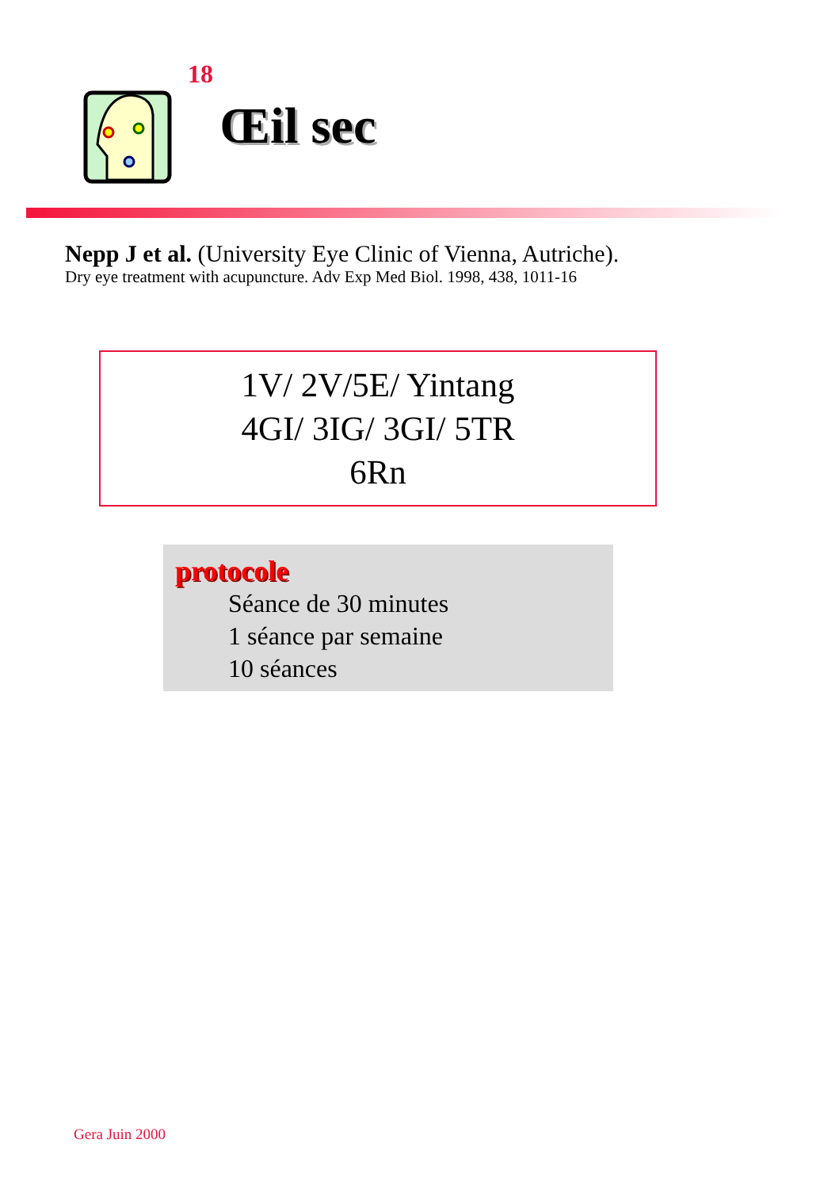18
Œil sec
Nepp J et al. (University Eye Clinic of Vienna, Autriche).
Dry eye treatment with acupuncture. Adv Exp Med Biol. 1998, 438, 1011-16
1V/ 2V/5E/ Yintang
4GI/ 3IG/ 3GI/ 5TR
6Rn
protocole
Séance de 30 minutes
1 séance par semaine
10 séances
Gera Juin 2000